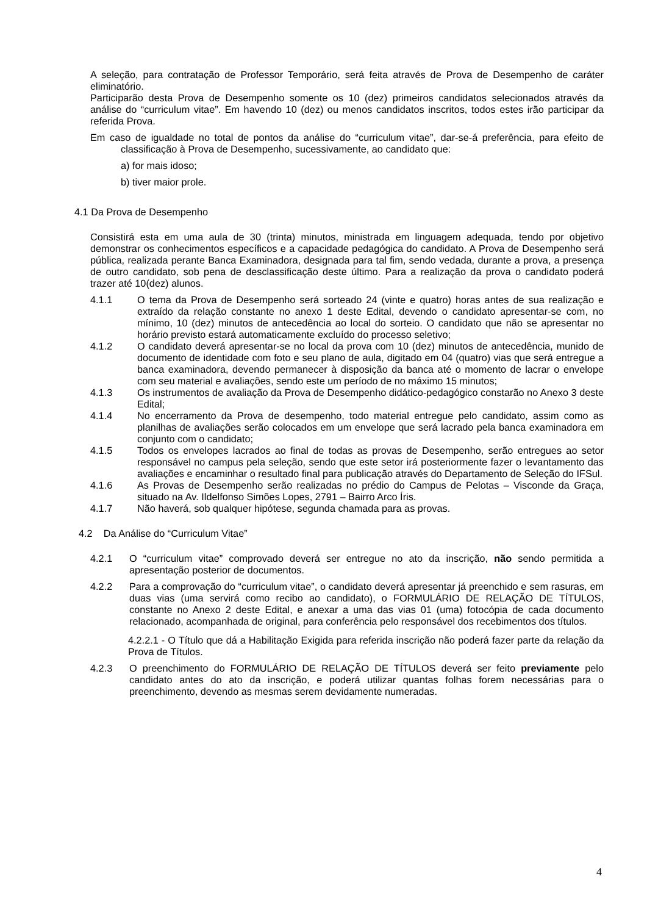A seleção, para contratação de Professor Temporário, será feita através de Prova de Desempenho de caráter eliminatório.
Participarão desta Prova de Desempenho somente os 10 (dez) primeiros candidatos selecionados através da análise do “curriculum vitae”. Em havendo 10 (dez) ou menos candidatos inscritos, todos estes irão participar da referida Prova.
Em caso de igualdade no total de pontos da análise do “curriculum vitae”, dar-se-á preferência, para efeito de classificação à Prova de Desempenho, sucessivamente, ao candidato que:
a) for mais idoso;
b) tiver maior prole.
4.1 Da Prova de Desempenho
Consistirá esta em uma aula de 30 (trinta) minutos, ministrada em linguagem adequada, tendo por objetivo demonstrar os conhecimentos específicos e a capacidade pedagógica do candidato. A Prova de Desempenho será pública, realizada perante Banca Examinadora, designada para tal fim, sendo vedada, durante a prova, a presença de outro candidato, sob pena de desclassificação deste último. Para a realização da prova o candidato poderá trazer até 10(dez) alunos.
4.1.1 O tema da Prova de Desempenho será sorteado 24 (vinte e quatro) horas antes de sua realização e extraído da relação constante no anexo 1 deste Edital, devendo o candidato apresentar-se com, no mínimo, 10 (dez) minutos de antecedência ao local do sorteio. O candidato que não se apresentar no horário previsto estará automaticamente excluído do processo seletivo;
4.1.2 O candidato deverá apresentar-se no local da prova com 10 (dez) minutos de antecedência, munido de documento de identidade com foto e seu plano de aula, digitado em 04 (quatro) vias que será entregue a banca examinadora, devendo permanecer à disposição da banca até o momento de lacrar o envelope com seu material e avaliações, sendo este um período de no máximo 15 minutos;
4.1.3 Os instrumentos de avaliação da Prova de Desempenho didático-pedagógico constarão no Anexo 3 deste Edital;
4.1.4 No encerramento da Prova de desempenho, todo material entregue pelo candidato, assim como as planilhas de avaliações serão colocados em um envelope que será lacrado pela banca examinadora em conjunto com o candidato;
4.1.5 Todos os envelopes lacrados ao final de todas as provas de Desempenho, serão entregues ao setor responsável no campus pela seleção, sendo que este setor irá posteriormente fazer o levantamento das avaliações e encaminhar o resultado final para publicação através do Departamento de Seleção do IFSul.
4.1.6 As Provas de Desempenho serão realizadas no prédio do Campus de Pelotas – Visconde da Graça, situado na Av. Ildelfonso Simões Lopes, 2791 – Bairro Arco Íris.
4.1.7 Não haverá, sob qualquer hipótese, segunda chamada para as provas.
4.2 Da Análise do “Curriculum Vitae”
4.2.1 O “curriculum vitae” comprovado deverá ser entregue no ato da inscrição, não sendo permitida a apresentação posterior de documentos.
4.2.2 Para a comprovação do “curriculum vitae”, o candidato deverá apresentar já preenchido e sem rasuras, em duas vias (uma servirá como recibo ao candidato), o FORMULÁRIO DE RELAÇÃO DE TÍTULOS, constante no Anexo 2 deste Edital, e anexar a uma das vias 01 (uma) fotocópia de cada documento relacionado, acompanhada de original, para conferência pelo responsável dos recebimentos dos títulos.
4.2.2.1 - O Título que dá a Habilitação Exigida para referida inscrição não poderá fazer parte da relação da Prova de Títulos.
4.2.3 O preenchimento do FORMULÁRIO DE RELAÇÃO DE TÍTULOS deverá ser feito previamente pelo candidato antes do ato da inscrição, e poderá utilizar quantas folhas forem necessárias para o preenchimento, devendo as mesmas serem devidamente numeradas.
4